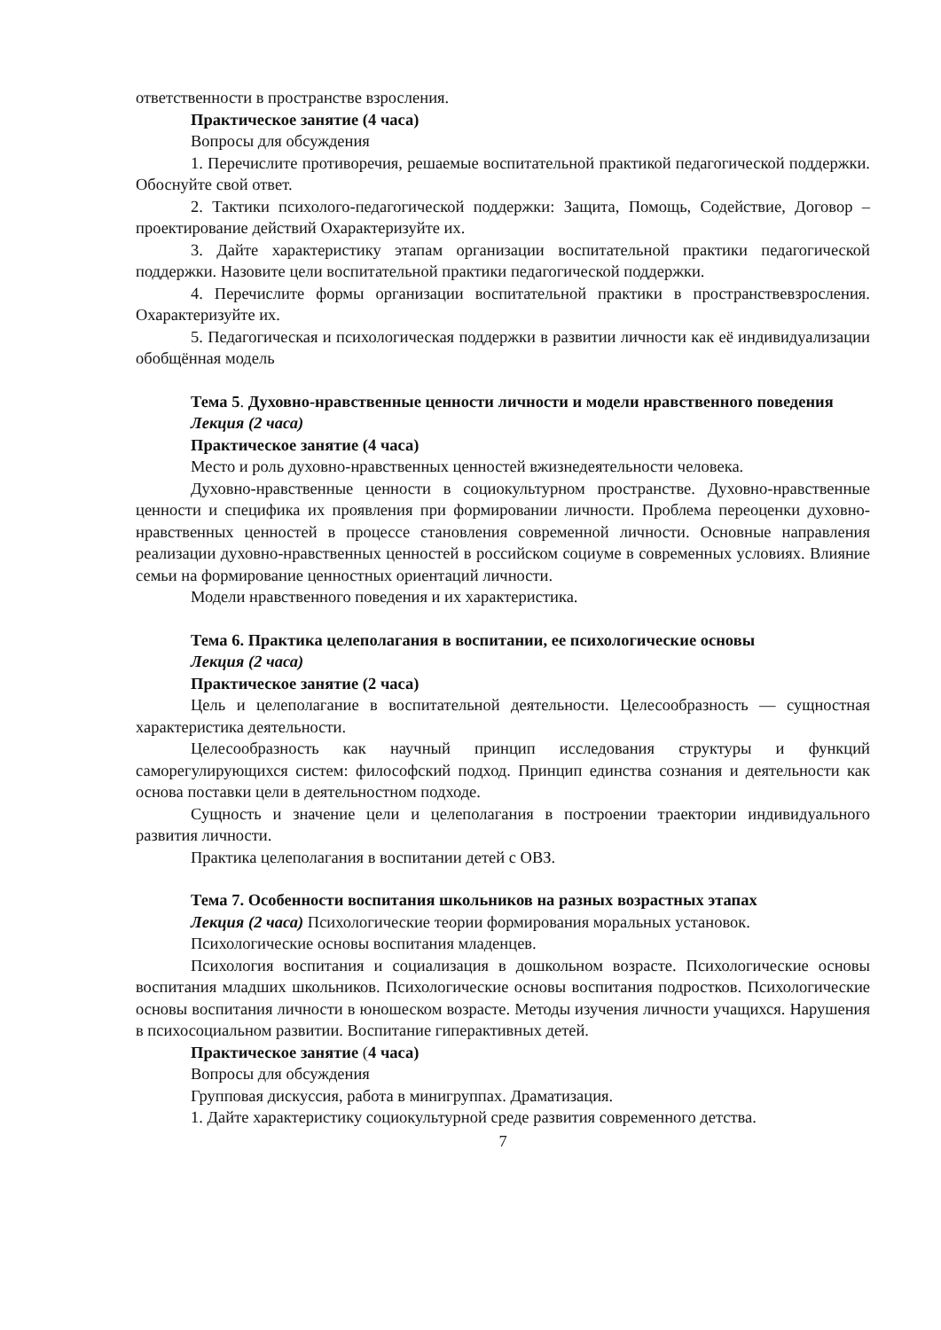ответственности в пространстве взросления.
Практическое занятие (4 часа)
Вопросы для обсуждения
1. Перечислите противоречия, решаемые воспитательной практикой педагогической поддержки. Обоснуйте свой ответ.
2. Тактики психолого-педагогической поддержки: Защита, Помощь, Содействие, Договор – проектирование действий Охарактеризуйте их.
3. Дайте характеристику этапам организации воспитательной практики педагогической поддержки. Назовите цели воспитательной практики педагогической поддержки.
4. Перечислите формы организации воспитательной практики в пространствевзросления. Охарактеризуйте их.
5. Педагогическая и психологическая поддержки в развитии личности как её индивидуализации обобщённая модель
Тема 5. Духовно-нравственные ценности личности и модели нравственного поведения
Лекция (2 часа)
Практическое занятие (4 часа)
Место и роль духовно-нравственных ценностей вжизнедеятельности человека.
Духовно-нравственные ценности в социокультурном пространстве. Духовно-нравственные ценности и специфика их проявления при формировании личности. Проблема переоценки духовно-нравственных ценностей в процессе становления современной личности. Основные направления реализации духовно-нравственных ценностей в российском социуме в современных условиях. Влияние семьи на формирование ценностных ориентаций личности.
Модели нравственного поведения и их характеристика.
Тема 6. Практика целеполагания в воспитании, ее психологические основы
Лекция (2 часа)
Практическое занятие (2 часа)
Цель и целеполагание в воспитательной деятельности. Целесообразность — сущностная характеристика деятельности.
Целесообразность как научный принцип исследования структуры и функций саморегулирующихся систем: философский подход. Принцип единства сознания и деятельности как основа поставки цели в деятельностном подходе.
Сущность и значение цели и целеполагания в построении траектории индивидуального развития личности.
Практика целеполагания в воспитании детей с ОВЗ.
Тема 7. Особенности воспитания школьников на разных возрастных этапах
Лекция (2 часа) Психологические теории формирования моральных установок.
Психологические основы воспитания младенцев.
Психология воспитания и социализация в дошкольном возрасте. Психологические основы воспитания младших школьников. Психологические основы воспитания подростков. Психологические основы воспитания личности в юношеском возрасте. Методы изучения личности учащихся. Нарушения в психосоциальном развитии. Воспитание гиперактивных детей.
Практическое занятие (4 часа)
Вопросы для обсуждения
Групповая дискуссия, работа в минигруппах. Драматизация.
1. Дайте характеристику социокультурной среде развития современного детства.
7